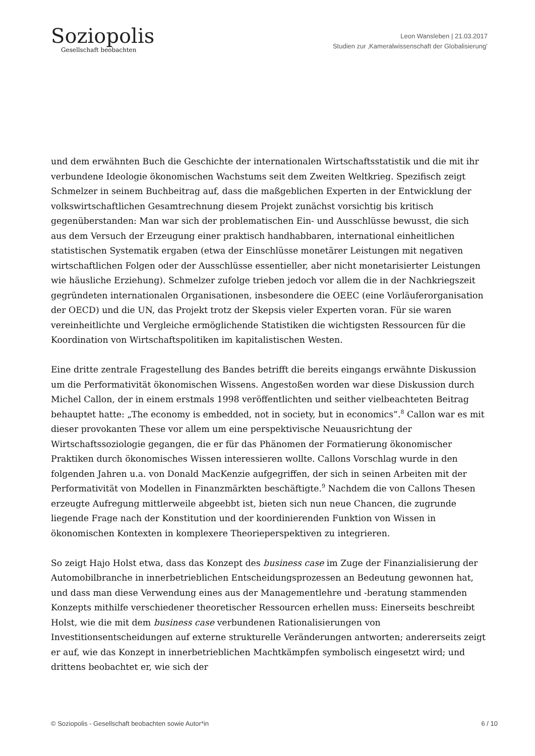Soziopolis
Gesellschaft beobachten
Leon Wansleben | 21.03.2017
Studien zur ‚Kameralwissenschaft der Globalisierung’
und dem erwähnten Buch die Geschichte der internationalen Wirtschaftsstatistik und die mit ihr verbundene Ideologie ökonomischen Wachstums seit dem Zweiten Weltkrieg. Spezifisch zeigt Schmelzer in seinem Buchbeitrag auf, dass die maßgeblichen Experten in der Entwicklung der volkswirtschaftlichen Gesamtrechnung diesem Projekt zunächst vorsichtig bis kritisch gegenüberstanden: Man war sich der problematischen Ein- und Ausschlüsse bewusst, die sich aus dem Versuch der Erzeugung einer praktisch handhabbaren, international einheitlichen statistischen Systematik ergaben (etwa der Einschlüsse monetärer Leistungen mit negativen wirtschaftlichen Folgen oder der Ausschlüsse essentieller, aber nicht monetarisierter Leistungen wie häusliche Erziehung). Schmelzer zufolge trieben jedoch vor allem die in der Nachkriegszeit gegründeten internationalen Organisationen, insbesondere die OEEC (eine Vorläuferorganisation der OECD) und die UN, das Projekt trotz der Skepsis vieler Experten voran. Für sie waren vereinheitlichte und Vergleiche ermöglichende Statistiken die wichtigsten Ressourcen für die Koordination von Wirtschaftspolitiken im kapitalistischen Westen.
Eine dritte zentrale Fragestellung des Bandes betrifft die bereits eingangs erwähnte Diskussion um die Performativität ökonomischen Wissens. Angestoßen worden war diese Diskussion durch Michel Callon, der in einem erstmals 1998 veröffentlichten und seither vielbeachteten Beitrag behauptet hatte: „The economy is embedded, not in society, but in economics”.<sup>8</sup> Callon war es mit dieser provokanten These vor allem um eine perspektivische Neuausrichtung der Wirtschaftssoziologie gegangen, die er für das Phänomen der Formatierung ökonomischer Praktiken durch ökonomisches Wissen interessieren wollte. Callons Vorschlag wurde in den folgenden Jahren u.a. von Donald MacKenzie aufgegriffen, der sich in seinen Arbeiten mit der Performativität von Modellen in Finanzmärkten beschäftigte.<sup>9</sup> Nachdem die von Callons Thesen erzeugte Aufregung mittlerweile abgeebbt ist, bieten sich nun neue Chancen, die zugrunde liegende Frage nach der Konstitution und der koordinierenden Funktion von Wissen in ökonomischen Kontexten in komplexere Theorieperspektiven zu integrieren.
So zeigt Hajo Holst etwa, dass das Konzept des business case im Zuge der Finanzialisierung der Automobilbranche in innerbetrieblichen Entscheidungsprozessen an Bedeutung gewonnen hat, und dass man diese Verwendung eines aus der Managementlehre und -beratung stammenden Konzepts mithilfe verschiedener theoretischer Ressourcen erhellen muss: Einerseits beschreibt Holst, wie die mit dem business case verbundenen Rationalisierungen von Investitionsentscheidungen auf externe strukturelle Veränderungen antworten; andererseits zeigt er auf, wie das Konzept in innerbetrieblichen Machtkämpfen symbolisch eingesetzt wird; und drittens beobachtet er, wie sich der
© Soziopolis - Gesellschaft beobachten sowie Autor*in 6 / 10